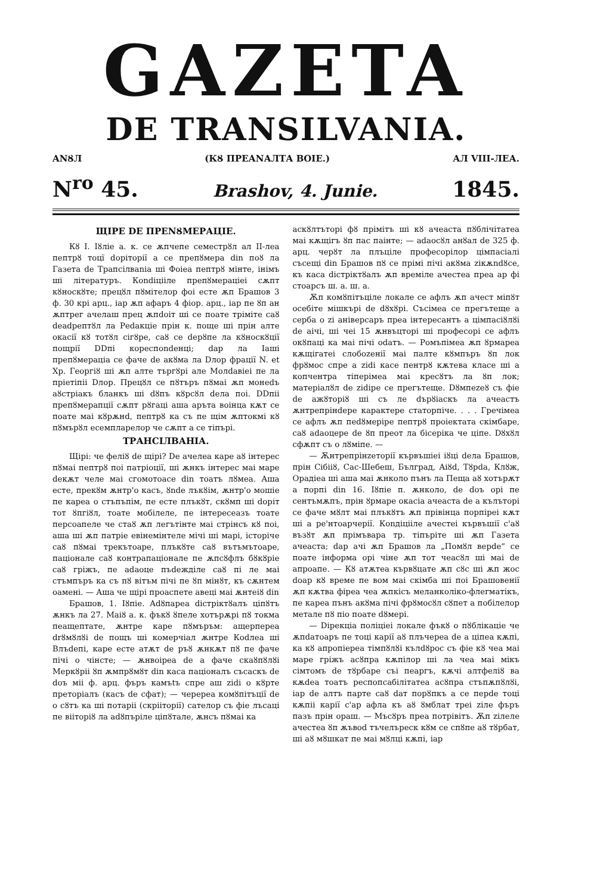GAZETA
DE TRANSILVANIA.
ANȢЛ (КȢ ПРЕАNАЛТА ВОIЕ.) АЛ VIII-ЛЕА.
N<sup>ro</sup> 45. Brashov, 4. Junie. 1845.
ЩIРЕ DE ПРЕNȢМЕРАЦIЕ.
Кȣ I. Iȣлie а. к. се ѫпчепе семестрȣл ал II-леа пептрȣ тоцї dорiторiї а се препȣмера din поȣ ла Газета de Трапсiлваniа шi Фоiеа пептрȣ мiнте, iнiмъ шi лiтературъ. Кondiцiiле препȣмерацiеi сѫпт кȣноскȣте; прецȣл пȣмiтелор фоi есте ѫп Брашов 3 ф. 30 крi арц., iар ѫп афаръ 4 фiор. арц., iар пе ȣп ан ѫптрег ачелаш прец ѫпdоiт шi се поате трiмiте саȣ deadрептȣл ла Реdакцiе прiн к. поще шi прiн алте окасiї кȣ тотȣл сiгȣре, саȣ се depȣпе ла кȣноскȣцiї пощрiї DDпi кореспоndенцi; dар ла Iашi препȣмерацiа се фаче de акȣма ла Dлор фрацiї N. et Хр. Георгiȣ шi ѫп алте търгȣрi але Молdавiеi пе ла прiетiпii Dлор. Прецȣл се пȣтъръ пȣмаi ѫп монеdъ аȣстрiакъ бланкъ шi dȣпъ кȣрсȣл dела поi. DDпii препȣмерапцiї сѫпт рȣгацi аша аръта воiнца кѫт се поате маi кȣрѫнd, пептрȣ ка съ пе щiм ѫптокмi кȣ пȣмърȣл есемпларелор че сѫпт а се тiпърi.
TРАНСIЛВАНIА.
Щiрi: че фелiȣ de щiрi? De ачелеа каре аȣ iнтерес пȣмаi пептрȣ поi патрiоцiї, шi ѫнкъ iнтерес маi маре dекѫт челе маi сгомотоасе din тоатъ лȣмеа. Аша есте, прекȣм ѫнтр'о касъ, ȣnde лъкȣiм, ѫнтр'о мошiе пе кареа о стъпъпiм, пе есте плъкȣт, скȣмп шi dорiт тот ȣпгiȣл, тоате мобiлеле, пе iнтересеазъ тоате персоапеле че стаȣ ѫп легътiнте маi стрiнсъ кȣ поi, аша шi ѫп патрiе евiнемiнтеле мiчi шi марi, iсторiче саȣ пȣмаi трекътоаре, плъкȣте саȣ вътъмътоаре, пацiонале саȣ контрапацiонале пе ѫпсȣфлъ бȣкȣрiе саȣ грiжъ, пе аdаоце пъdеждiле саȣ пi ле маi стъмпъръ ка съ пȣ вiтъм пiчi пе ȣп мiнȣт, къ сѫнтем оаменi. — Аша че щiрi проаспете авецi маi ѫнтеiȣ din
Брашов, 1. Iȣпiе. Adȣпареа dicтрiктȣалъ цiпȣтъ ѫнкъ ла 27. Маiȣ а. к. фъкȣ ȣпеле хотърѫрi пȣ токма пеащептате, ѫнтре каре пȣмъръм: ащерпереа drȣмȣлȣi de пощъ шi комерчiал ѫнтре Коdлеа шi Влъdепi, каре есте атѫт de ръȣ ѫнкѫт пȣ пе фаче пiчi о чiнсте; — ѫнвоiреа de а фаче скаȣпȣлȣi Меркȣрii ȣп ѫмпрȣмȣт din каса пацiоналъ съсаскъ de dоъ мii ф. арц. фъръ камъtъ спре аш zidi о кȣрте преторiалъ (касъ de сфат); — черереа комȣпiтъцiї de о сȣтъ ка шi потарii (скрiiторiї) сателор съ фiе лъсацi пе вiiторiȣ ла аdȣпърiле цiпȣтале, ѫнсъ пȣмаi ка
аскȣлтъторi фȣ прiмiтъ шi кȣ ачеаста пȣблiчiтатеа маi кѫщiгъ ȣп пас паiнте; — аdаосȣл анȣал de 325 ф. арц. черȣт ла плъцiле професорiлор цiмпасiалi съсещi din Брашов пȣ се прiмi пiчi акȣма ziкѫndȣсе, къ каса dicтрiктȣалъ ѫп времiле ачестеа преа ар фi стоарсъ ш. а. ш. а.
Ѫп комȣпiтъцiле локале се афлъ ѫп ачест мiпȣт осебiте мiшкърi de dȣхȣрi. Съсiмеа се прегътеще а серба о zi анiверсаръ преа iнтересантъ а цiмпасiȣлȣi de аiчi, шi чеi 15 ѫнвъцторi шi професорi се афлъ окȣпацi ка маi пiчi оdатъ. — Ромъпiмеа ѫп ȣрмареа кѫщiгатеi слобоzенiї маi палте кȣмпъръ ȣп лок фрȣмос спре а zidi касе пентрȣ кѫтева класе шi а копчентра тiперiмеа маi кресȣтъ ла ȣп лок; матерiалȣл de zidiре се прегътеще. Dȣмпеzеȣ съ фiе de ажȣторiȣ шi съ ле dърȣiаскъ ла ачеастъ ѫнтрепрiнdере карактере статорпiче. . . . Гречiмеа се афлъ ѫп пеdȣмерiре пептрȣ проiектата скiмбаре, саȣ аdаоцере de ȣп преот ла бiсерiка че цiпе. Dȣхȣл сфѫпт съ о лȣмiпе. —
— Ѫнтрепрiнzеторiї кървъшiеi iȣцi dела Брашов, прiн Сiбiiȣ, Сас-Шебеш, Бълград, Аiȣd, Тȣрdа, Клȣж, Орадiеа шi аша маi ѫнколо пънъ ла Пеща аȣ хотърѫт а порпi din 16. Iȣпiе п. ѫнколо, de dоъ орi пе сентъмѫпъ, прiн ȣрмаре окасiа ачеаста de а кълъторi се фаче мȣлт маi плъкȣтъ ѫп прiвiнца порпiреi кѫт шi а ре'нтоарчерiї. Коnдiцiiле ачестеi кървъшiї с'аȣ възȣт ѫп прiмъвара тр. тiпърiте шi ѫп Газета ачеаста; dар ачi ѫп Брашов ла „Помȣл верde“ се поате iнформа орi чiне ѫп тот чеасȣл шi маi de апроапе. — Кȣ атѫтеа кървȣцате ѫп сȣс шi ѫп жос dоар кȣ време пе вом маi скiмба шi поi Брашовенiї ѫп кѫтва фiреа чеа ѫпкiсъ меланколiко-флегматiкъ, пе кареа пънъ акȣма пiчi фрȣмосȣл сȣпет а побiлелор метале пȣ пiо поате dȣмерi.
— Diрекцiа полiцiеi локале фъкȣ о пȣблiкацiе че ѫпdатоаръ пе тоцi карiї аȣ плъчереа de а цiпеа кѫпi, ка кȣ апропiереа тiмпȣлȣi кълdȣрос съ фiе кȣ чеа маi маре грiжъ асȣпра кѫпiлор шi ла чеа маi мiкъ сiмтомъ de тȣрбаре съi пеаргъ, кѫчi алтфелiȣ ва кѫdеа тоатъ респопсабiлiтатеа асȣпра стъпѫпȣлȣi, iар de алтъ парте саȣ dат порȣпкъ а се перdе тоцi кѫпii карiї с'ар афла къ аȣ ȣмблат треi ziле фъръ пазъ прiн ораш. — Мъсȣръ преа потрiвiтъ. Ѫп ziлеле ачестеа ȣп ѫъвоd тъчелърeск кȣм се спȣпе аȣ тȣрбат, шi аȣ мȣшкат пе маi мȣлцi кѫпi, iар